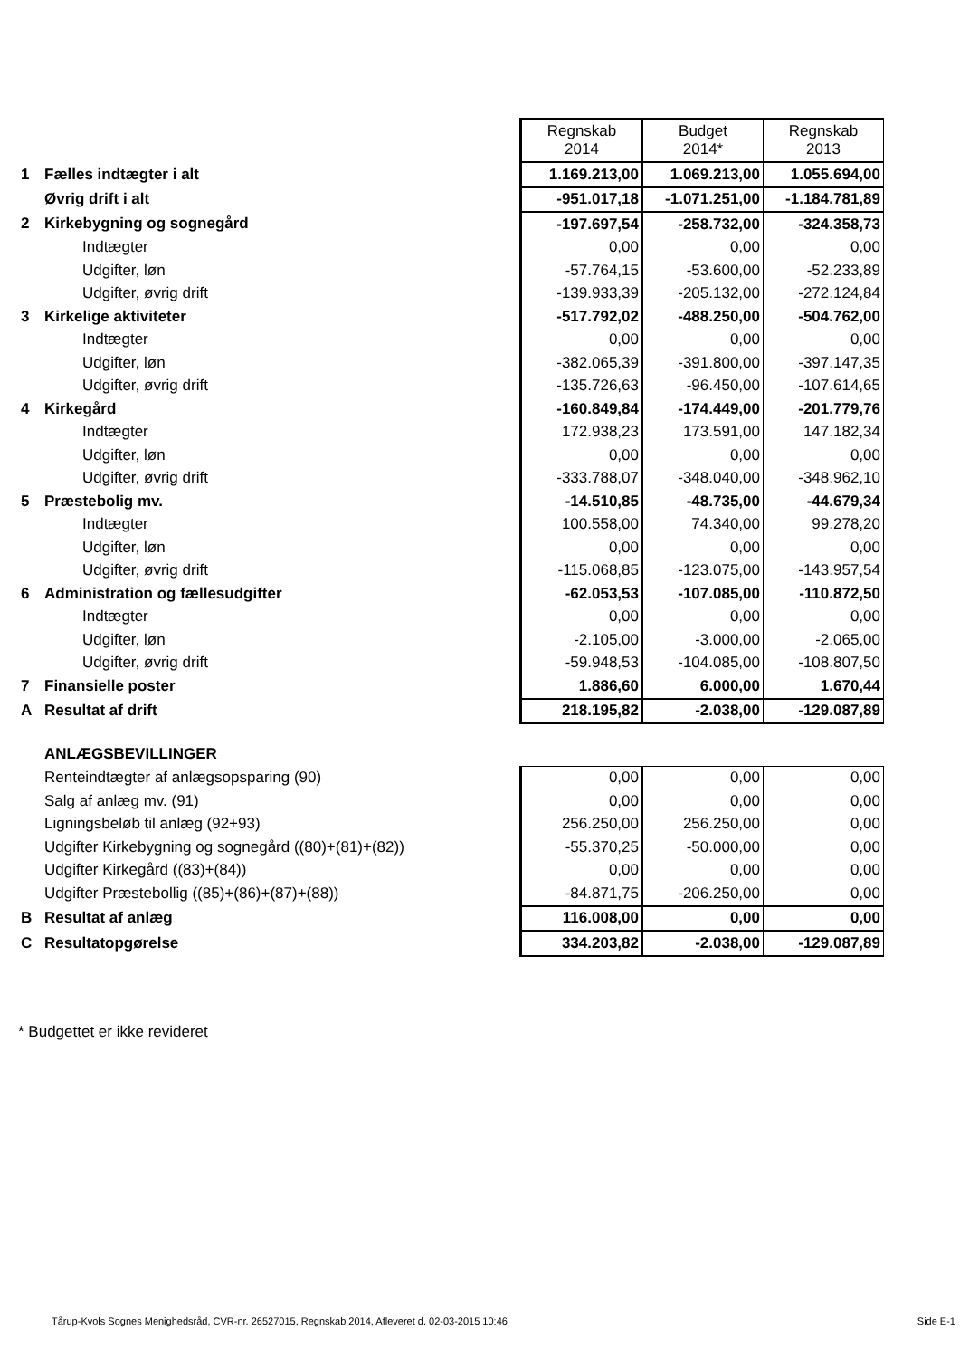| | | Regnskab 2014 | Budget 2014* | Regnskab 2013 |
| 1 | Fælles indtægter i alt | 1.169.213,00 | 1.069.213,00 | 1.055.694,00 |
| | Øvrig drift i alt | -951.017,18 | -1.071.251,00 | -1.184.781,89 |
| 2 | Kirkebygning og sognegård | -197.697,54 | -258.732,00 | -324.358,73 |
| | Indtægter | 0,00 | 0,00 | 0,00 |
| | Udgifter, løn | -57.764,15 | -53.600,00 | -52.233,89 |
| | Udgifter, øvrig drift | -139.933,39 | -205.132,00 | -272.124,84 |
| 3 | Kirkelige aktiviteter | -517.792,02 | -488.250,00 | -504.762,00 |
| | Indtægter | 0,00 | 0,00 | 0,00 |
| | Udgifter, løn | -382.065,39 | -391.800,00 | -397.147,35 |
| | Udgifter, øvrig drift | -135.726,63 | -96.450,00 | -107.614,65 |
| 4 | Kirkegård | -160.849,84 | -174.449,00 | -201.779,76 |
| | Indtægter | 172.938,23 | 173.591,00 | 147.182,34 |
| | Udgifter, løn | 0,00 | 0,00 | 0,00 |
| | Udgifter, øvrig drift | -333.788,07 | -348.040,00 | -348.962,10 |
| 5 | Præstebolig mv. | -14.510,85 | -48.735,00 | -44.679,34 |
| | Indtægter | 100.558,00 | 74.340,00 | 99.278,20 |
| | Udgifter, løn | 0,00 | 0,00 | 0,00 |
| | Udgifter, øvrig drift | -115.068,85 | -123.075,00 | -143.957,54 |
| 6 | Administration og fællesudgifter | -62.053,53 | -107.085,00 | -110.872,50 |
| | Indtægter | 0,00 | 0,00 | 0,00 |
| | Udgifter, løn | -2.105,00 | -3.000,00 | -2.065,00 |
| | Udgifter, øvrig drift | -59.948,53 | -104.085,00 | -108.807,50 |
| 7 | Finansielle poster | 1.886,60 | 6.000,00 | 1.670,44 |
| A | Resultat af drift | 218.195,82 | -2.038,00 | -129.087,89 |
| | ANLÆGSBEVILLINGER | | | |
| | Renteindtægter af anlægsopsparing (90) | 0,00 | 0,00 | 0,00 |
| | Salg af anlæg mv. (91) | 0,00 | 0,00 | 0,00 |
| | Ligningsbeløb til anlæg (92+93) | 256.250,00 | 256.250,00 | 0,00 |
| | Udgifter Kirkebygning og sognegård ((80)+(81)+(82)) | -55.370,25 | -50.000,00 | 0,00 |
| | Udgifter Kirkegård ((83)+(84)) | 0,00 | 0,00 | 0,00 |
| | Udgifter Præstebollig ((85)+(86)+(87)+(88)) | -84.871,75 | -206.250,00 | 0,00 |
| B | Resultat af anlæg | 116.008,00 | 0,00 | 0,00 |
| C | Resultatopgørelse | 334.203,82 | -2.038,00 | -129.087,89 |
* Budgettet er ikke revideret
Tårup-Kvols Sognes Menighedsråd, CVR-nr. 26527015, Regnskab 2014, Afleveret d. 02-03-2015 10:46 Side E-1